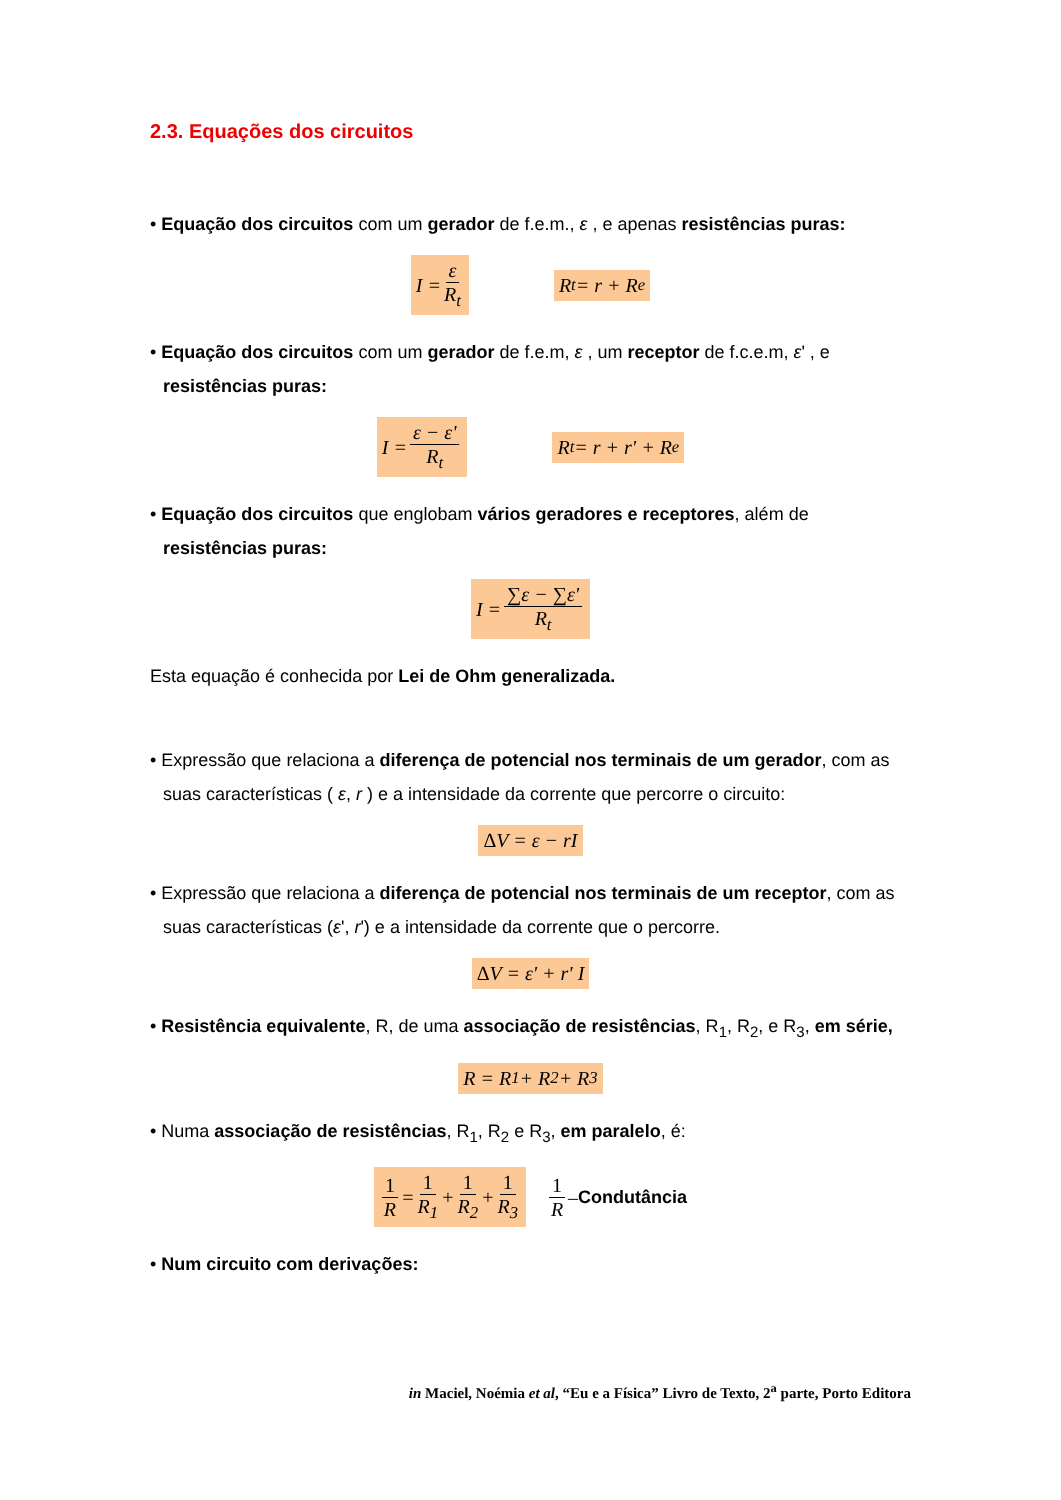2.3. Equações dos circuitos
• Equação dos circuitos com um gerador de f.e.m., ε , e apenas resistências puras:
I = ε R<sub>t</sub> R<sub>t</sub> = r + R<sub>e</sub>
• Equação dos circuitos com um gerador de f.e.m, ε , um receptor de f.c.e.m, ε' , e resistências puras:
I = ε − ε' R<sub>t</sub> R<sub>t</sub> = r + r' + R<sub>e</sub>
• Equação dos circuitos que englobam vários geradores e receptores, além de resistências puras:
I = ∑ε − ∑ε' R<sub>t</sub>
Esta equação é conhecida por Lei de Ohm generalizada.
• Expressão que relaciona a diferença de potencial nos terminais de um gerador, com as suas características ( ε, r ) e a intensidade da corrente que percorre o circuito:
Δ V = ε − rI
• Expressão que relaciona a diferença de potencial nos terminais de um receptor, com as suas características (ε', r') e a intensidade da corrente que o percorre.
Δ V = ε' + r' I
• Resistência equivalente, R, de uma associação de resistências, R<sub>1</sub>, R<sub>2</sub>, e R<sub>3</sub>, em série,
R = R<sub>1</sub> + R<sub>2</sub> + R<sub>3</sub>
• Numa associação de resistências, R<sub>1</sub>, R<sub>2</sub> e R<sub>3</sub>, em paralelo, é:
1 R = 1 R<sub>1</sub> + 1 R<sub>2</sub> + 1 R<sub>3</sub> 1 R – Condutância
• Num circuito com derivações:
in Maciel, Noémia et al, “Eu e a Física” Livro de Texto, 2<sup>a</sup> parte, Porto Editora